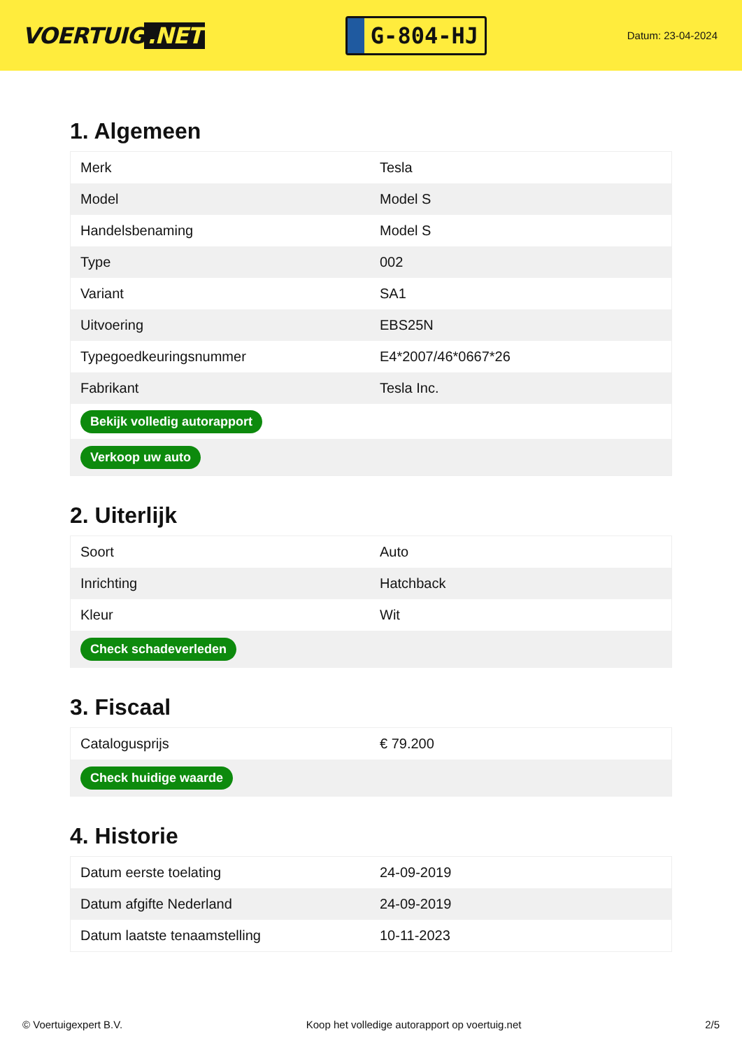VOERTUIG.NET
G-804-HJ
Datum: 23-04-2024
1. Algemeen
| Merk | Tesla |
| Model | Model S |
| Handelsbenaming | Model S |
| Type | 002 |
| Variant | SA1 |
| Uitvoering | EBS25N |
| Typegoedkeuringsnummer | E4*2007/46*0667*26 |
| Fabrikant | Tesla Inc. |
| Bekijk volledig autorapport | |
| Verkoop uw auto | |
2. Uiterlijk
| Soort | Auto |
| Inrichting | Hatchback |
| Kleur | Wit |
| Check schadeverleden | |
3. Fiscaal
| Catalogusprijs | € 79.200 |
| Check huidige waarde | |
4. Historie
| Datum eerste toelating | 24-09-2019 |
| Datum afgifte Nederland | 24-09-2019 |
| Datum laatste tenaamstelling | 10-11-2023 |
© Voertuigexpert B.V. Koop het volledige autorapport op voertuig.net 2/5